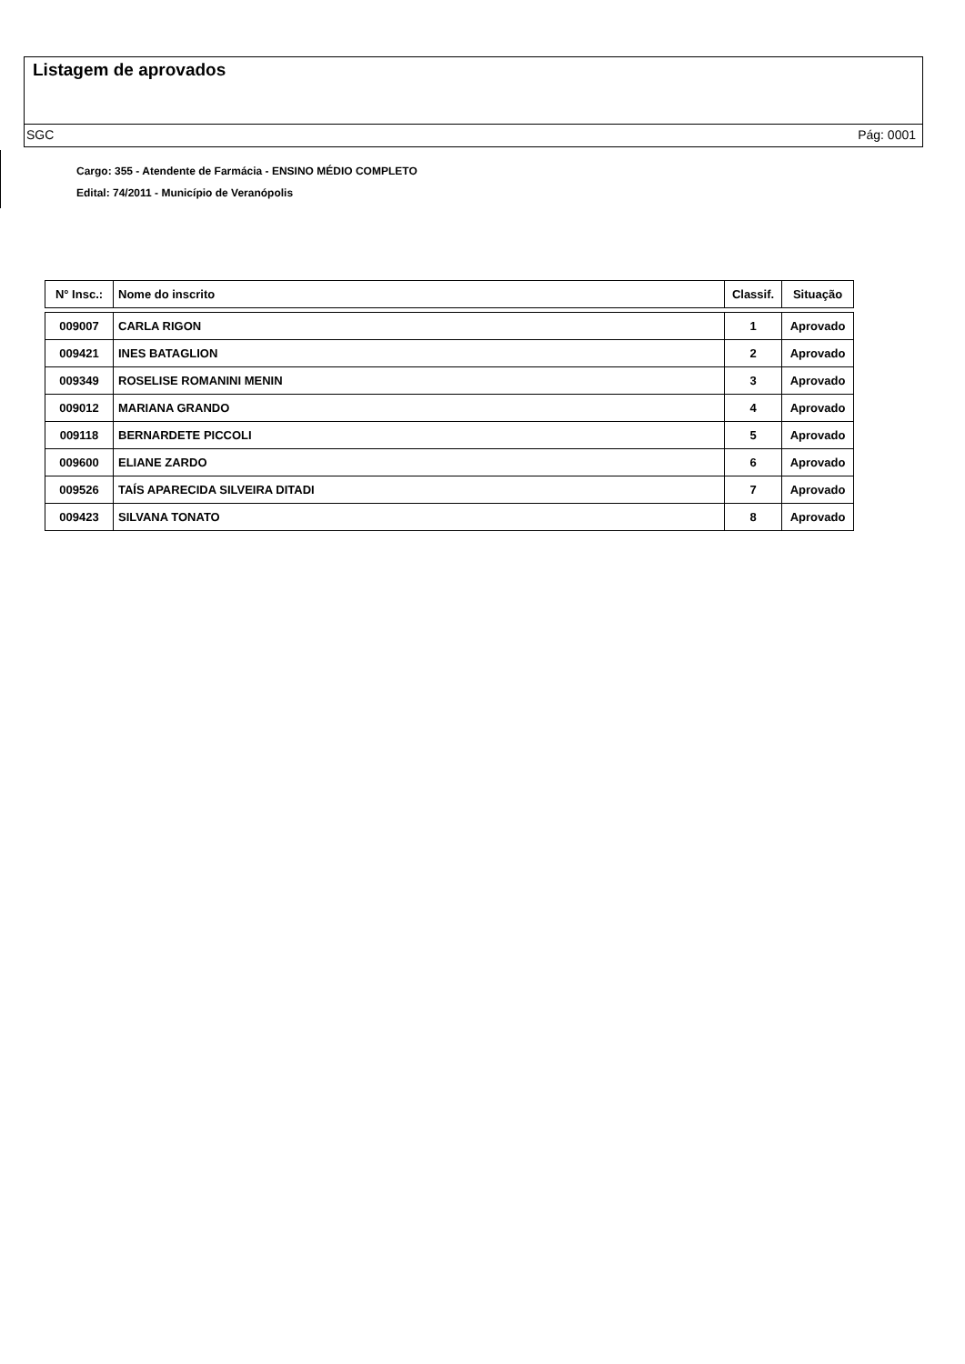Listagem de aprovados
SGC Pág: 0001
Cargo: 355 - Atendente de Farmácia - ENSINO MÉDIO COMPLETO
Edital: 74/2011 - Município de Veranópolis
| N° Insc.: | Nome do inscrito | Classif. | Situação |
| --- | --- | --- | --- |
| 009007 | CARLA RIGON | 1 | Aprovado |
| 009421 | INES BATAGLION | 2 | Aprovado |
| 009349 | ROSELISE ROMANINI MENIN | 3 | Aprovado |
| 009012 | MARIANA GRANDO | 4 | Aprovado |
| 009118 | BERNARDETE PICCOLI | 5 | Aprovado |
| 009600 | ELIANE ZARDO | 6 | Aprovado |
| 009526 | TAÍS APARECIDA SILVEIRA DITADI | 7 | Aprovado |
| 009423 | SILVANA TONATO | 8 | Aprovado |